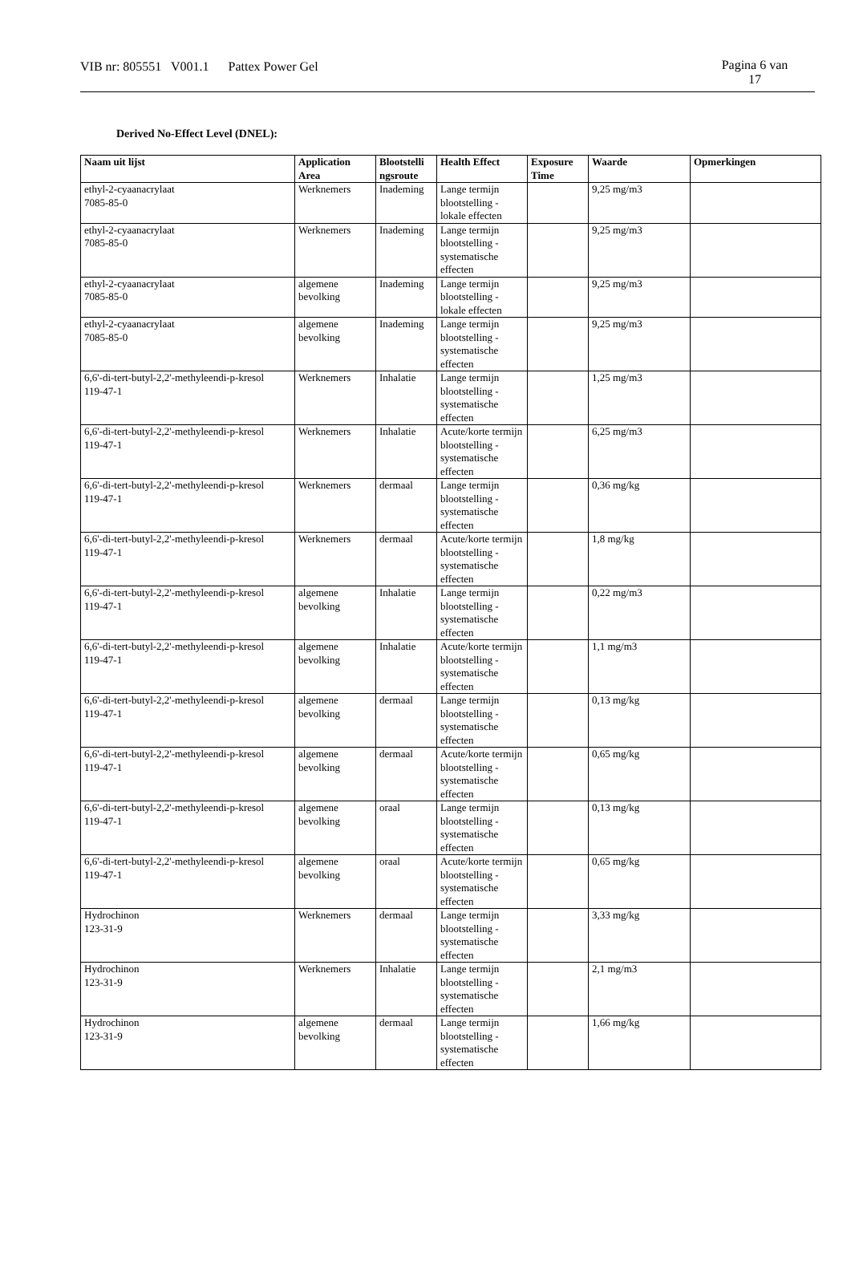VIB nr: 805551 V001.1 Pattex Power Gel Pagina 6 van
17
Derived No-Effect Level (DNEL):
| Naam uit lijst | Application Area | Blootstelli ngsroute | Health Effect | Exposure Time | Waarde | Opmerkingen |
| --- | --- | --- | --- | --- | --- | --- |
| ethyl-2-cyaanacrylaat 7085-85-0 | Werknemers | Inademing | Lange termijn blootstelling - lokale effecten | | 9,25 mg/m3 | |
| ethyl-2-cyaanacrylaat 7085-85-0 | Werknemers | Inademing | Lange termijn blootstelling - systematische effecten | | 9,25 mg/m3 | |
| ethyl-2-cyaanacrylaat 7085-85-0 | algemene bevolking | Inademing | Lange termijn blootstelling - lokale effecten | | 9,25 mg/m3 | |
| ethyl-2-cyaanacrylaat 7085-85-0 | algemene bevolking | Inademing | Lange termijn blootstelling - systematische effecten | | 9,25 mg/m3 | |
| 6,6'-di-tert-butyl-2,2'-methyleendi-p-kresol 119-47-1 | Werknemers | Inhalatie | Lange termijn blootstelling - systematische effecten | | 1,25 mg/m3 | |
| 6,6'-di-tert-butyl-2,2'-methyleendi-p-kresol 119-47-1 | Werknemers | Inhalatie | Acute/korte termijn blootstelling - systematische effecten | | 6,25 mg/m3 | |
| 6,6'-di-tert-butyl-2,2'-methyleendi-p-kresol 119-47-1 | Werknemers | dermaal | Lange termijn blootstelling - systematische effecten | | 0,36 mg/kg | |
| 6,6'-di-tert-butyl-2,2'-methyleendi-p-kresol 119-47-1 | Werknemers | dermaal | Acute/korte termijn blootstelling - systematische effecten | | 1,8 mg/kg | |
| 6,6'-di-tert-butyl-2,2'-methyleendi-p-kresol 119-47-1 | algemene bevolking | Inhalatie | Lange termijn blootstelling - systematische effecten | | 0,22 mg/m3 | |
| 6,6'-di-tert-butyl-2,2'-methyleendi-p-kresol 119-47-1 | algemene bevolking | Inhalatie | Acute/korte termijn blootstelling - systematische effecten | | 1,1 mg/m3 | |
| 6,6'-di-tert-butyl-2,2'-methyleendi-p-kresol 119-47-1 | algemene bevolking | dermaal | Lange termijn blootstelling - systematische effecten | | 0,13 mg/kg | |
| 6,6'-di-tert-butyl-2,2'-methyleendi-p-kresol 119-47-1 | algemene bevolking | dermaal | Acute/korte termijn blootstelling - systematische effecten | | 0,65 mg/kg | |
| 6,6'-di-tert-butyl-2,2'-methyleendi-p-kresol 119-47-1 | algemene bevolking | oraal | Lange termijn blootstelling - systematische effecten | | 0,13 mg/kg | |
| 6,6'-di-tert-butyl-2,2'-methyleendi-p-kresol 119-47-1 | algemene bevolking | oraal | Acute/korte termijn blootstelling - systematische effecten | | 0,65 mg/kg | |
| Hydrochinon 123-31-9 | Werknemers | dermaal | Lange termijn blootstelling - systematische effecten | | 3,33 mg/kg | |
| Hydrochinon 123-31-9 | Werknemers | Inhalatie | Lange termijn blootstelling - systematische effecten | | 2,1 mg/m3 | |
| Hydrochinon 123-31-9 | algemene bevolking | dermaal | Lange termijn blootstelling - systematische effecten | | 1,66 mg/kg | |